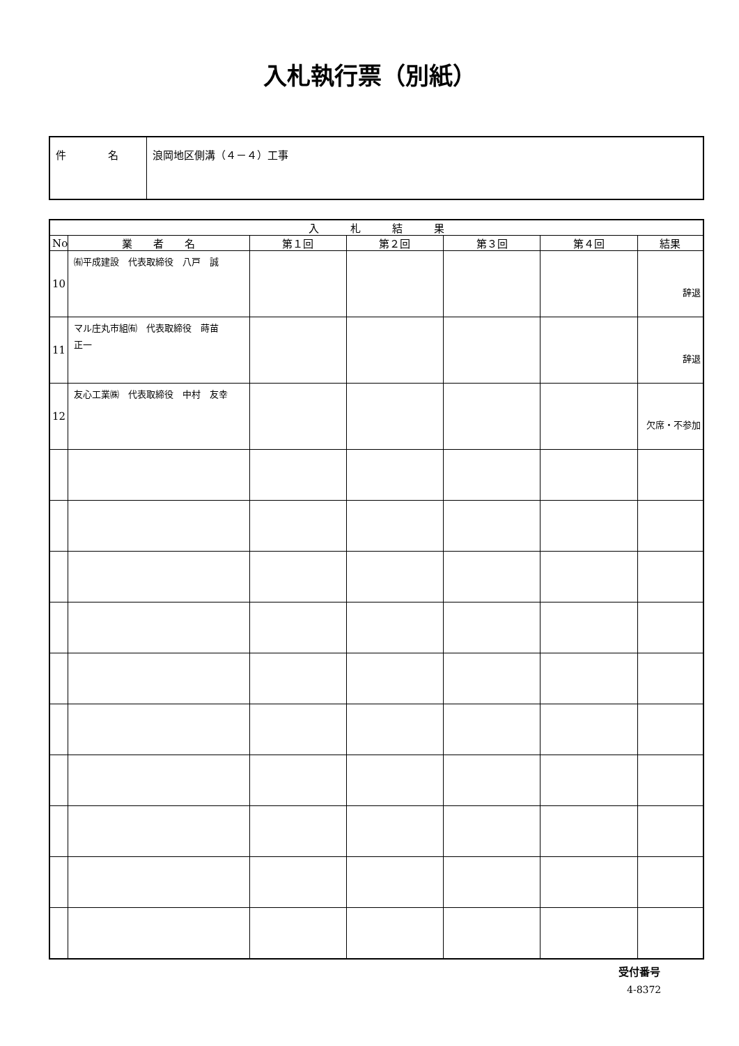入札執行票（別紙）
| 件 名 | 浪岡地区側溝（４－４）工事 |
| 入 札 結 果 | | | | | | |
| --- | --- | --- | --- | --- | --- | --- |
| No | 業 者 名 | 第１回 | 第２回 | 第３回 | 第４回 | 結果 |
| 10 | ㈲平成建設 代表取締役 八戸 誠 | | | | | 辞退 |
| 11 | マル庄丸市組㈲ 代表取締役 蒔苗 正一 | | | | | 辞退 |
| 12 | 友心工業㈱ 代表取締役 中村 友幸 | | | | | 欠席・不参加 |
受付番号
4-8372